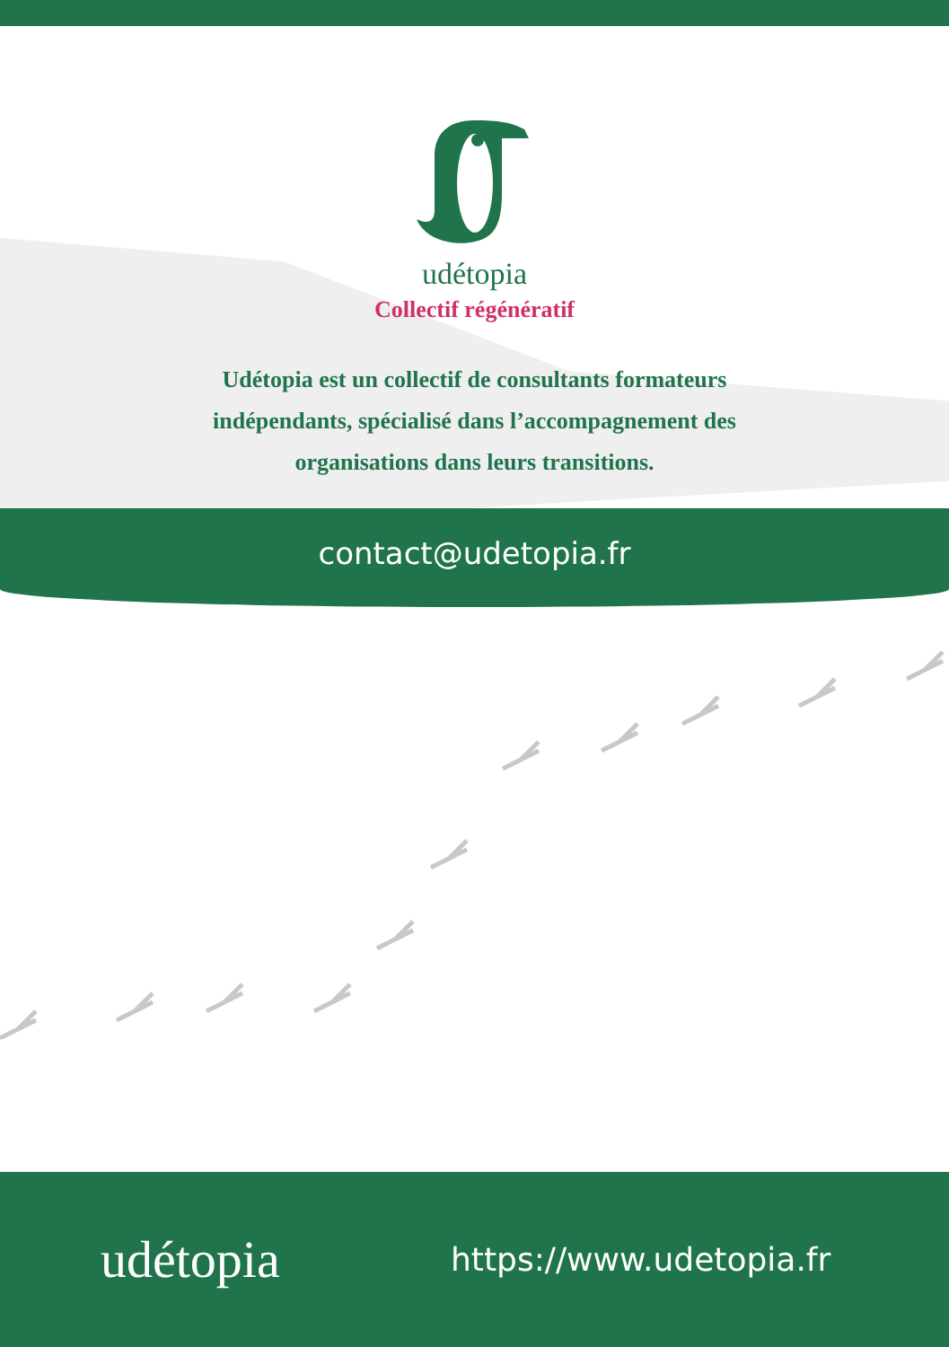udétopia
Collectif régénératif
Udétopia est un collectif de consultants formateurs indépendants, spécialisé dans l’accompagnement des organisations dans leurs transitions.
contact@udetopia.fr
udétopia
https://www.udetopia.fr